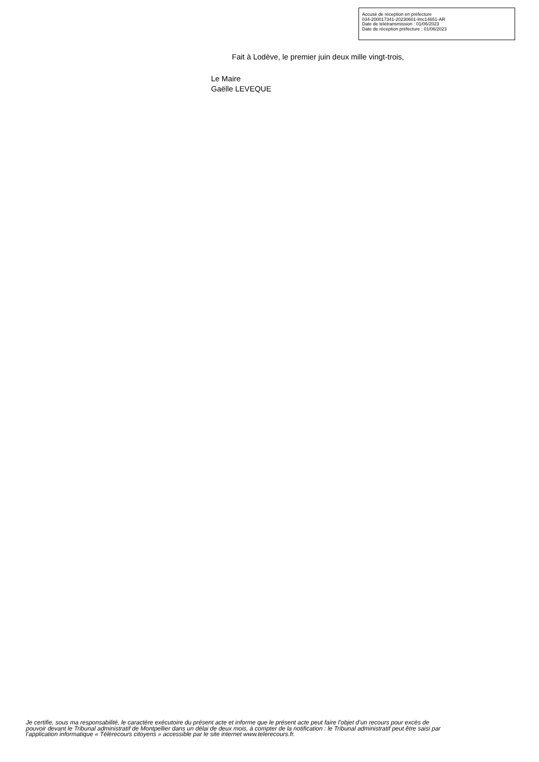Accusé de réception en préfecture
034-200017341-20230601-lmc14651-AR
Date de télétransmission : 01/06/2023
Date de réception préfecture : 01/06/2023
Fait à Lodève, le premier juin deux mille vingt-trois,
Le Maire
Gaëlle LEVEQUE
Je certifie, sous ma responsabilité, le caractère exécutoire du présent acte et informe que le présent acte peut faire l’objet d’un recours pour excès de pouvoir devant le Tribunal administratif de Montpellier dans un délai de deux mois, à compter de la notification : le Tribunal administratif peut être saisi par l’application informatique « Télérecours citoyens » accessible par le site internet www.telerecours.fr.